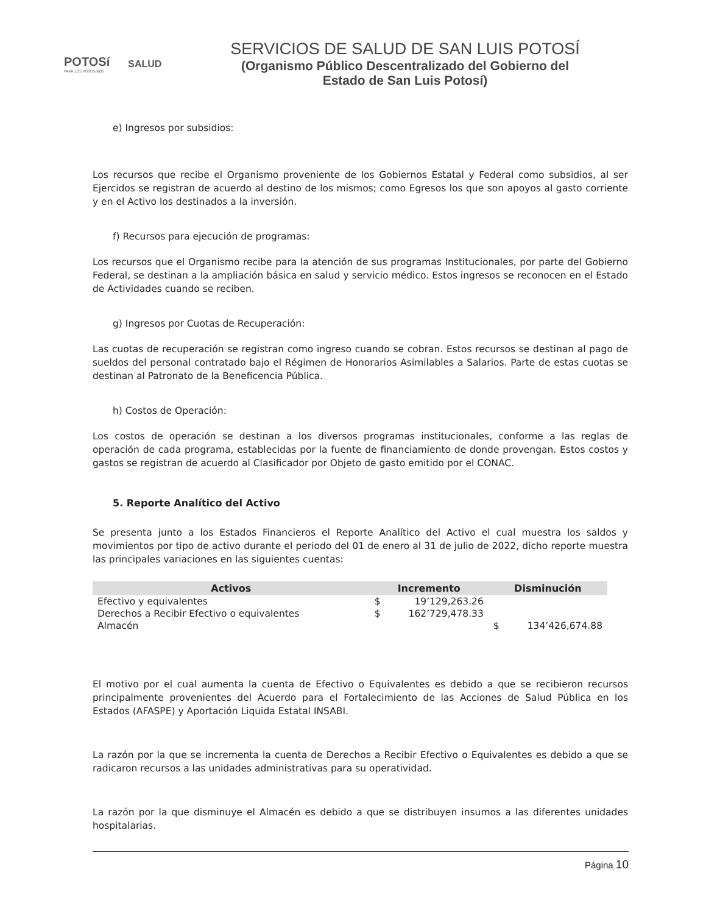POTOSí
PARA LOS POTOSINOS
SALUD
SERVICIOS DE SALUD DE SAN LUIS POTOSÍ
(Organismo Público Descentralizado del Gobierno del Estado de San Luis Potosí)
e) Ingresos por subsidios:
Los recursos que recibe el Organismo proveniente de los Gobiernos Estatal y Federal como subsidios, al ser Ejercidos se registran de acuerdo al destino de los mismos; como Egresos los que son apoyos al gasto corriente y en el Activo los destinados a la inversión.
f) Recursos para ejecución de programas:
Los recursos que el Organismo recibe para la atención de sus programas Institucionales, por parte del Gobierno Federal, se destinan a la ampliación básica en salud y servicio médico. Estos ingresos se reconocen en el Estado de Actividades cuando se reciben.
g) Ingresos por Cuotas de Recuperación:
Las cuotas de recuperación se registran como ingreso cuando se cobran. Estos recursos se destinan al pago de sueldos del personal contratado bajo el Régimen de Honorarios Asimilables a Salarios. Parte de estas cuotas se destinan al Patronato de la Beneficencia Pública.
h) Costos de Operación:
Los costos de operación se destinan a los diversos programas institucionales, conforme a las reglas de operación de cada programa, establecidas por la fuente de financiamiento de donde provengan. Estos costos y gastos se registran de acuerdo al Clasificador por Objeto de gasto emitido por el CONAC.
5. Reporte Analítico del Activo
Se presenta junto a los Estados Financieros el Reporte Analítico del Activo el cual muestra los saldos y movimientos por tipo de activo durante el periodo del 01 de enero al 31 de julio de 2022, dicho reporte muestra las principales variaciones en las siguientes cuentas:
| Activos | Incremento | Disminución |
| --- | --- | --- |
| Efectivo y equivalentes | $ 19’129,263.26 | |
| Derechos a Recibir Efectivo o equivalentes | $ 162’729,478.33 | |
| Almacén | | $ 134’426,674.88 |
El motivo por el cual aumenta la cuenta de Efectivo o Equivalentes es debido a que se recibieron recursos principalmente provenientes del Acuerdo para el Fortalecimiento de las Acciones de Salud Pública en los Estados (AFASPE) y Aportación Liquida Estatal INSABI.
La razón por la que se incrementa la cuenta de Derechos a Recibir Efectivo o Equivalentes es debido a que se radicaron recursos a las unidades administrativas para su operatividad.
La razón por la que disminuye el Almacén es debido a que se distribuyen insumos a las diferentes unidades hospitalarias.
Página 10